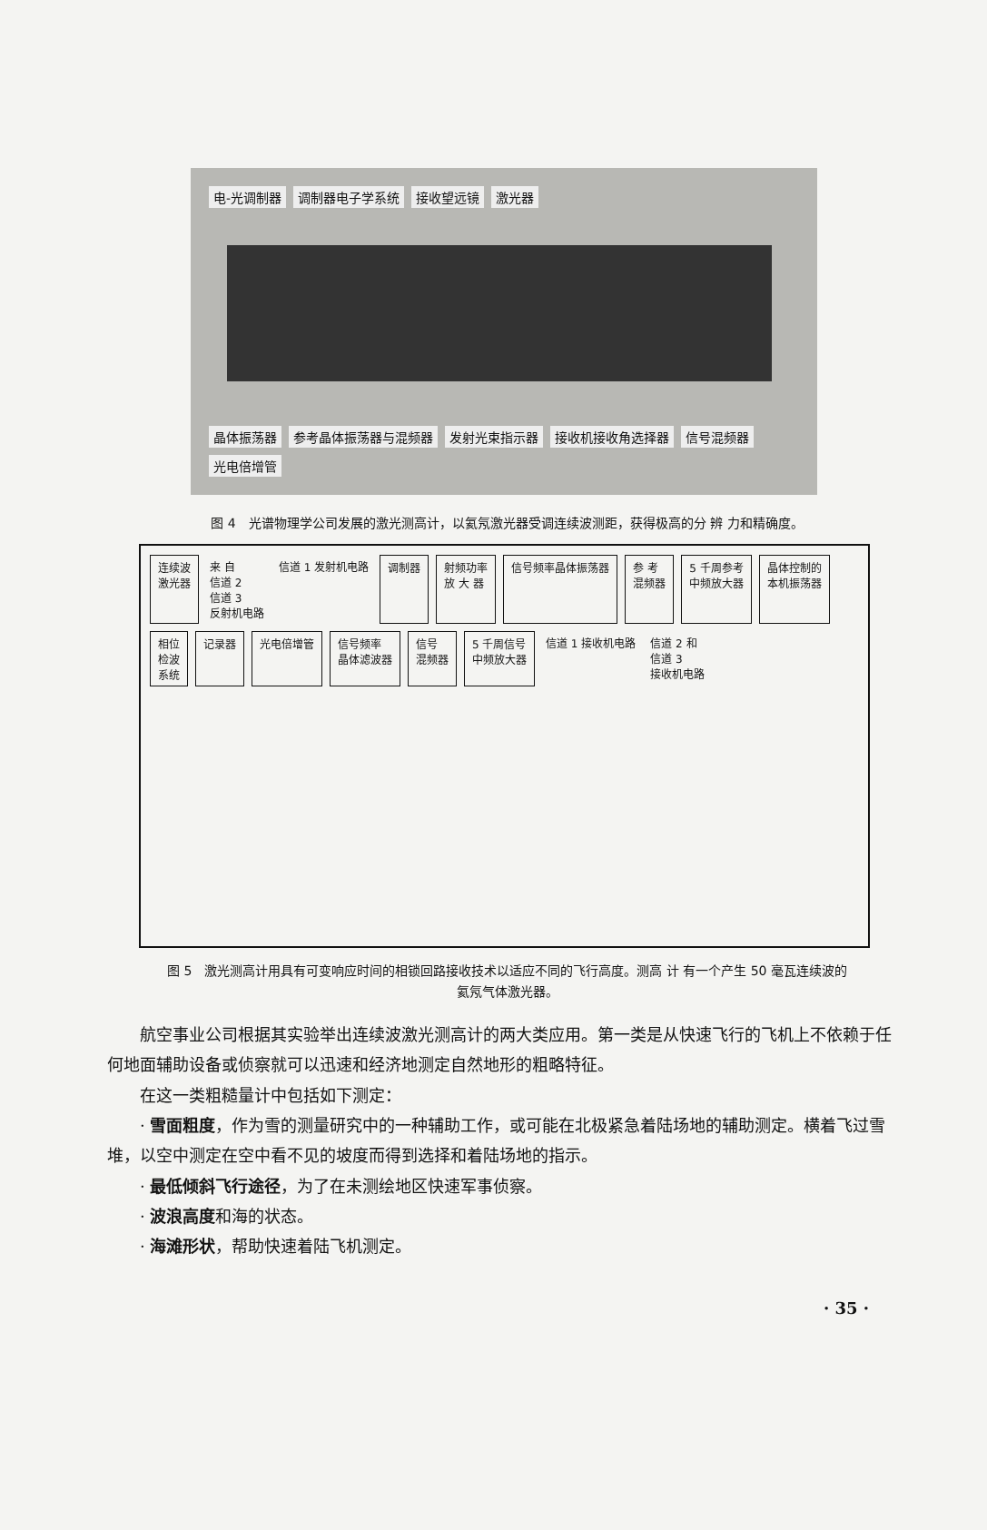电-光调制器 调制器电子学系统 接收望远镜 激光器
晶体振荡器 参考晶体振荡器与混频器 发射光束指示器 接收机接收角选择器 信号混频器 光电倍增管
图 4　光谱物理学公司发展的激光测高计，以氦氖激光器受调连续波测距，获得极高的分 辨 力和精确度。
连续波
激光器
来 自
信道 2
信道 3
反射机电路
信道 1 发射机电路
调制器
射频功率
放 大 器
信号频率晶体振荡器
参 考
混频器
5 千周参考
中频放大器
晶体控制的
本机振荡器
相位
检波
系统
记录器
光电倍增管
信号频率
晶体滤波器
信号
混频器
5 千周信号
中频放大器
信道 1 接收机电路
信道 2 和
信道 3
接收机电路
图 5　激光测高计用具有可变响应时间的相锁回路接收技术以适应不同的飞行高度。测高 计 有一个产生 50 毫瓦连续波的氦氖气体激光器。
航空事业公司根据其实验举出连续波激光测高计的两大类应用。第一类是从快速飞行的飞机上不依赖于任何地面辅助设备或侦察就可以迅速和经济地测定自然地形的粗略特征。
在这一类粗糙量计中包括如下测定：
· 雪面粗度，作为雪的测量研究中的一种辅助工作，或可能在北极紧急着陆场地的辅助测定。横着飞过雪堆，以空中测定在空中看不见的坡度而得到选择和着陆场地的指示。
· 最低倾斜飞行途径，为了在未测绘地区快速军事侦察。
· 波浪高度和海的状态。
· 海滩形状，帮助快速着陆飞机测定。
· 35 ·